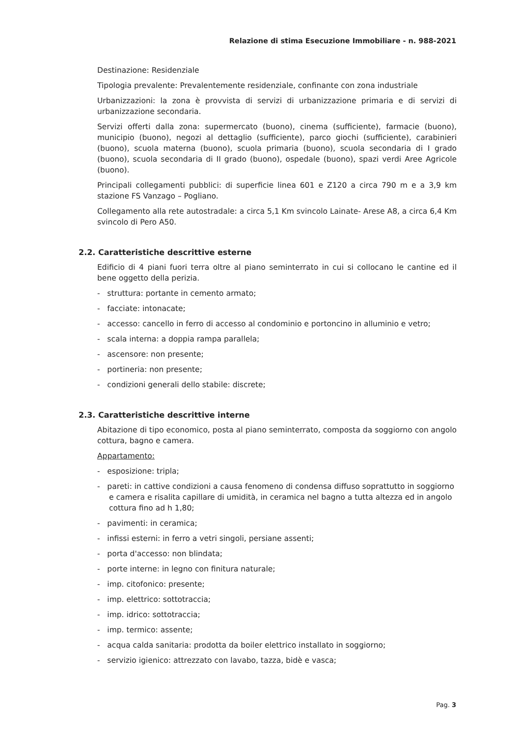Relazione di stima Esecuzione Immobiliare - n. 988-2021
Destinazione: Residenziale
Tipologia prevalente: Prevalentemente residenziale, confinante con zona industriale
Urbanizzazioni: la zona è provvista di servizi di urbanizzazione primaria e di servizi di urbanizzazione secondaria.
Servizi offerti dalla zona: supermercato (buono), cinema (sufficiente), farmacie (buono), municipio (buono), negozi al dettaglio (sufficiente), parco giochi (sufficiente), carabinieri (buono), scuola materna (buono), scuola primaria (buono), scuola secondaria di I grado (buono), scuola secondaria di II grado (buono), ospedale (buono), spazi verdi Aree Agricole (buono).
Principali collegamenti pubblici: di superficie linea 601 e Z120 a circa 790 m e a 3,9 km stazione FS Vanzago – Pogliano.
Collegamento alla rete autostradale: a circa 5,1 Km svincolo Lainate- Arese A8, a circa 6,4 Km svincolo di Pero A50.
2.2. Caratteristiche descrittive esterne
Edificio di 4 piani fuori terra oltre al piano seminterrato in cui si collocano le cantine ed il bene oggetto della perizia.
- struttura: portante in cemento armato;
- facciate: intonacate;
- accesso: cancello in ferro di accesso al condominio e portoncino in alluminio e vetro;
- scala interna: a doppia rampa parallela;
- ascensore: non presente;
- portineria: non presente;
- condizioni generali dello stabile: discrete;
2.3. Caratteristiche descrittive interne
Abitazione di tipo economico, posta al piano seminterrato, composta da soggiorno con angolo cottura, bagno e camera.
Appartamento:
- esposizione: tripla;
- pareti: in cattive condizioni a causa fenomeno di condensa diffuso soprattutto in soggiorno e camera e risalita capillare di umidità, in ceramica nel bagno a tutta altezza ed in angolo cottura fino ad h 1,80;
- pavimenti: in ceramica;
- infissi esterni: in ferro a vetri singoli, persiane assenti;
- porta d'accesso: non blindata;
- porte interne: in legno con finitura naturale;
- imp. citofonico: presente;
- imp. elettrico: sottotraccia;
- imp. idrico: sottotraccia;
- imp. termico: assente;
- acqua calda sanitaria: prodotta da boiler elettrico installato in soggiorno;
- servizio igienico: attrezzato con lavabo, tazza, bidè e vasca;
Pag. 3